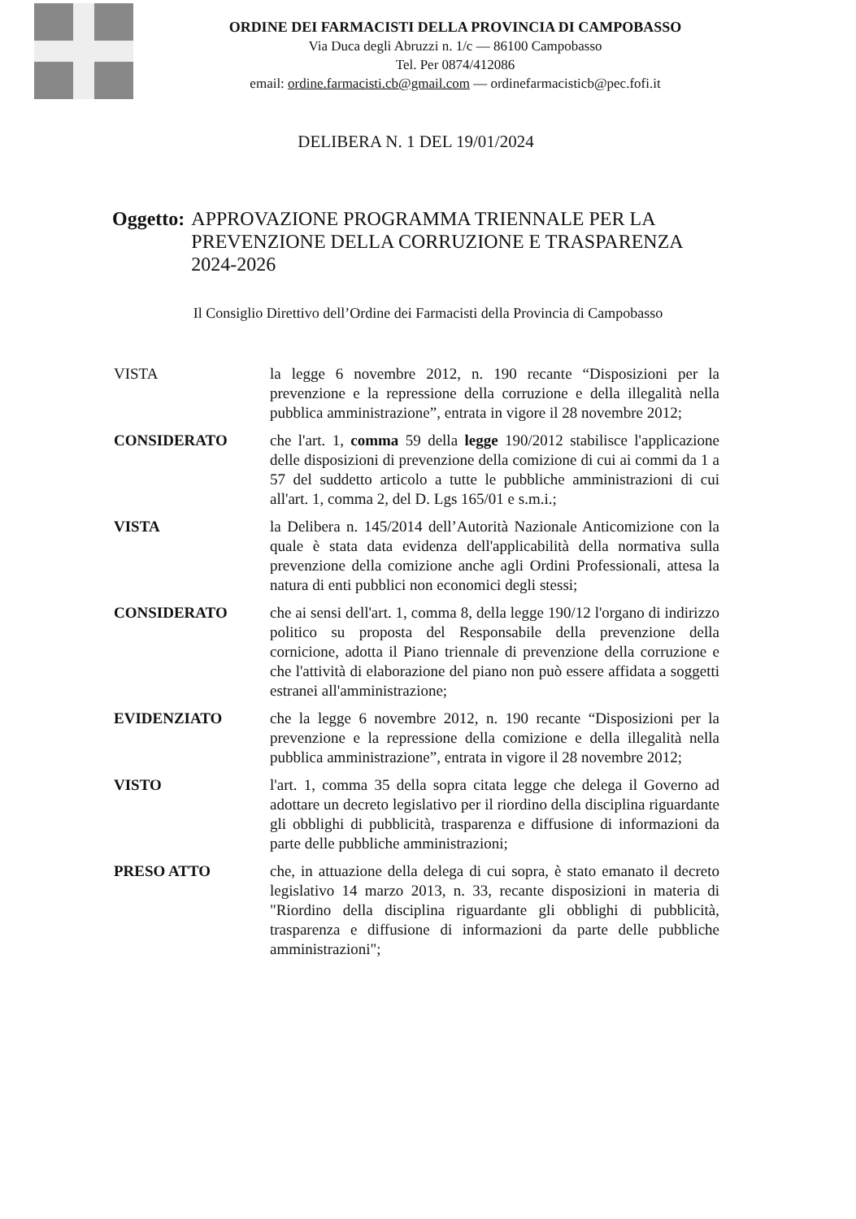ORDINE DEI FARMACISTI DELLA PROVINCIA DI CAMPOBASSO
Via Duca degli Abruzzi n. 1/c — 86100 Campobasso
Tel. Per 0874/412086
email: ordine.farmacisti.cb@gmail.com — ordinefarmacisticb@pec.fofi.it
DELIBERA N. 1 DEL 19/01/2024
Oggetto: APPROVAZIONE PROGRAMMA TRIENNALE PER LA PREVENZIONE DELLA CORRUZIONE E TRASPARENZA 2024-2026
Il Consiglio Direttivo dell’Ordine dei Farmacisti della Provincia di Campobasso
VISTA la legge 6 novembre 2012, n. 190 recante “Disposizioni per la prevenzione e la repressione della corruzione e della illegalità nella pubblica amministrazione”, entrata in vigore il 28 novembre 2012;
CONSIDERATO che l'art. 1, comma 59 della legge 190/2012 stabilisce l'applicazione delle disposizioni di prevenzione della comizione di cui ai commi da 1 a 57 del suddetto articolo a tutte le pubbliche amministrazioni di cui all'art. 1, comma 2, del D. Lgs 165/01 e s.m.i.;
VISTA la Delibera n. 145/2014 dell’Autorità Nazionale Anticomizione con la quale è stata data evidenza dell'applicabilità della normativa sulla prevenzione della comizione anche agli Ordini Professionali, attesa la natura di enti pubblici non economici degli stessi;
CONSIDERATO che ai sensi dell'art. 1, comma 8, della legge 190/12 l'organo di indirizzo politico su proposta del Responsabile della prevenzione della cornicione, adotta il Piano triennale di prevenzione della corruzione e che l'attività di elaborazione del piano non può essere affidata a soggetti estranei all'amministrazione;
EVIDENZIATO che la legge 6 novembre 2012, n. 190 recante “Disposizioni per la prevenzione e la repressione della comizione e della illegalità nella pubblica amministrazione”, entrata in vigore il 28 novembre 2012;
VISTO l'art. 1, comma 35 della sopra citata legge che delega il Governo ad adottare un decreto legislativo per il riordino della disciplina riguardante gli obblighi di pubblicità, trasparenza e diffusione di informazioni da parte delle pubbliche amministrazioni;
PRESO ATTO che, in attuazione della delega di cui sopra, è stato emanato il decreto legislativo 14 marzo 2013, n. 33, recante disposizioni in materia di "Riordino della disciplina riguardante gli obblighi di pubblicità, trasparenza e diffusione di informazioni da parte delle pubbliche amministrazioni";